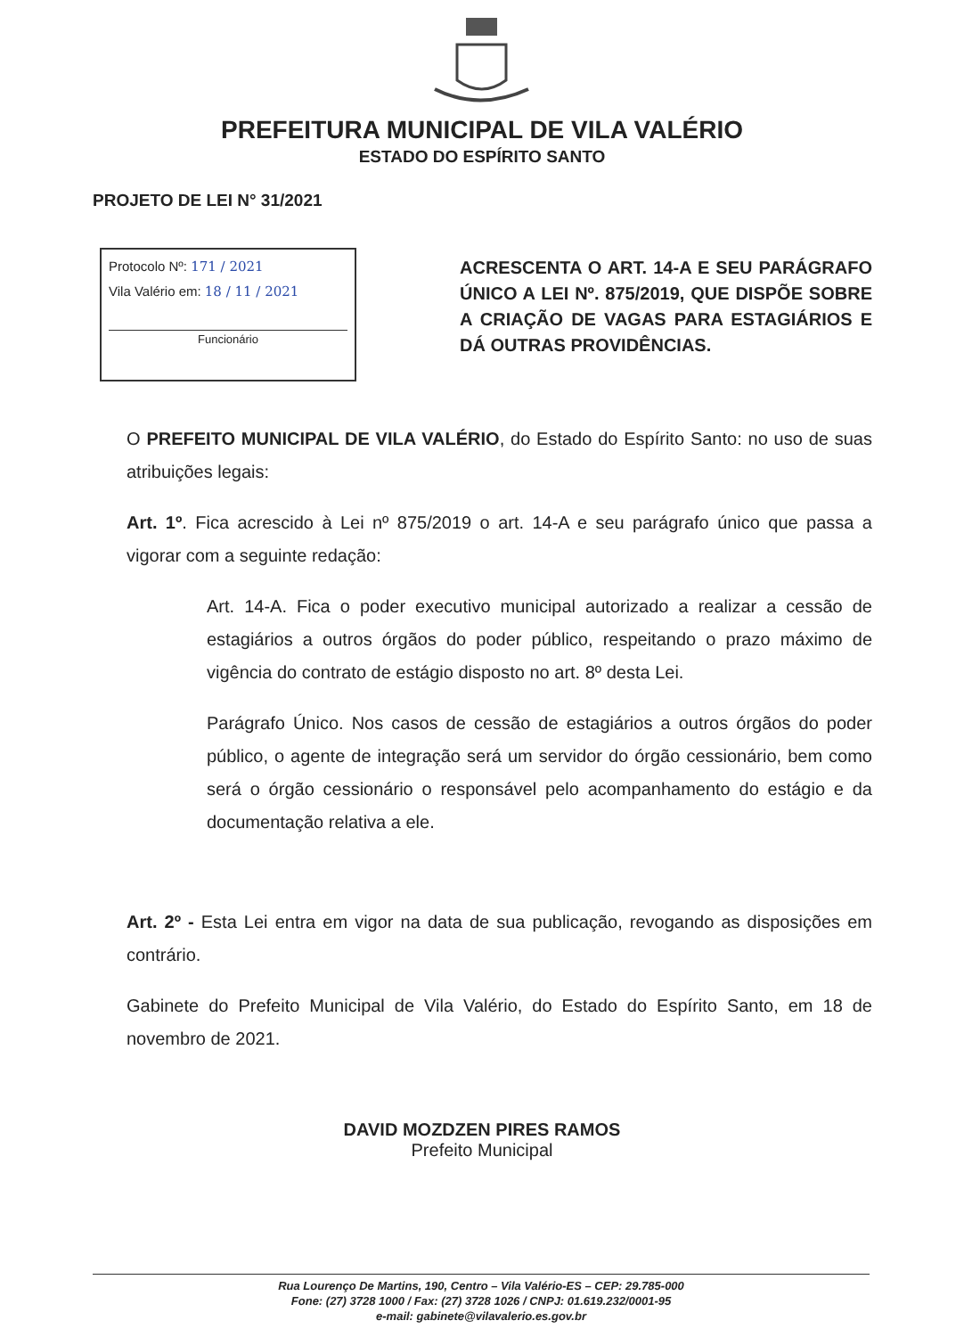PREFEITURA MUNICIPAL DE VILA VALÉRIO
ESTADO DO ESPÍRITO SANTO
PROJETO DE LEI N° 31/2021
Protocolo Nº: 171 / 2021
Vila Valério em: 18 / 11 / 2021
Funcionário
ACRESCENTA O ART. 14-A E SEU PARÁGRAFO ÚNICO A LEI Nº. 875/2019, QUE DISPÕE SOBRE A CRIAÇÃO DE VAGAS PARA ESTAGIÁRIOS E DÁ OUTRAS PROVIDÊNCIAS.
O PREFEITO MUNICIPAL DE VILA VALÉRIO, do Estado do Espírito Santo: no uso de suas atribuições legais:
Art. 1º. Fica acrescido à Lei nº 875/2019 o art. 14-A e seu parágrafo único que passa a vigorar com a seguinte redação:
Art. 14-A. Fica o poder executivo municipal autorizado a realizar a cessão de estagiários a outros órgãos do poder público, respeitando o prazo máximo de vigência do contrato de estágio disposto no art. 8º desta Lei.
Parágrafo Único. Nos casos de cessão de estagiários a outros órgãos do poder público, o agente de integração será um servidor do órgão cessionário, bem como será o órgão cessionário o responsável pelo acompanhamento do estágio e da documentação relativa a ele.
Art. 2º - Esta Lei entra em vigor na data de sua publicação, revogando as disposições em contrário.
Gabinete do Prefeito Municipal de Vila Valério, do Estado do Espírito Santo, em 18 de novembro de 2021.
DAVID MOZDZEN PIRES RAMOS
Prefeito Municipal
Rua Lourenço De Martins, 190, Centro – Vila Valério-ES – CEP: 29.785-000
Fone: (27) 3728 1000 / Fax: (27) 3728 1026 / CNPJ: 01.619.232/0001-95
e-mail: gabinete@vilavalerio.es.gov.br